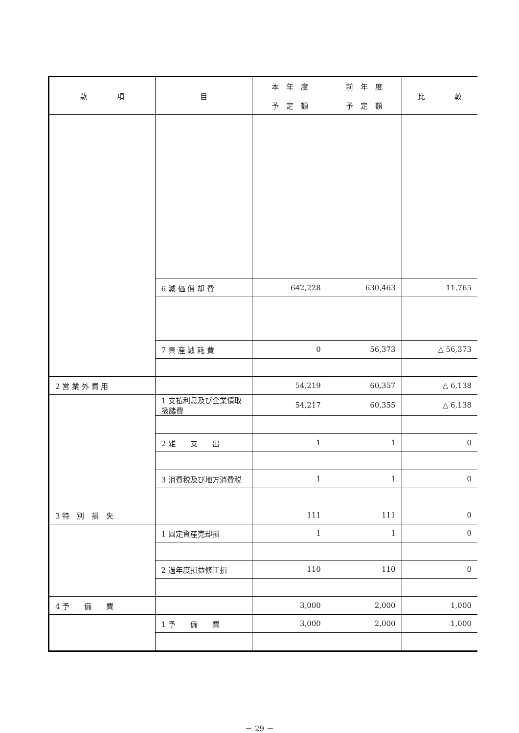| 款 項 | 目 | 本 年 度 予 定 額 | 前 年 度 予 定 額 | 比 較 |
| --- | --- | --- | --- | --- |
| | 6 減 価 償 却 費 | 642,228 | 630,463 | 11,765 |
| | 7 資 産 減 耗 費 | 0 | 56,373 | △ 56,373 |
| 2 営 業 外 費 用 | | 54,219 | 60,357 | △ 6,138 |
| | 1 支払利息及び企業債取扱諸費 | 54,217 | 60,355 | △ 6,138 |
| | 2 雑 支 出 | 1 | 1 | 0 |
| | 3 消費税及び地方消費税 | 1 | 1 | 0 |
| 3 特 別 損 失 | | 111 | 111 | 0 |
| | 1 固定資産売却損 | 1 | 1 | 0 |
| | 2 過年度損益修正損 | 110 | 110 | 0 |
| 4 予 備 費 | | 3,000 | 2,000 | 1,000 |
| | 1 予 備 費 | 3,000 | 2,000 | 1,000 |
－ 29 －